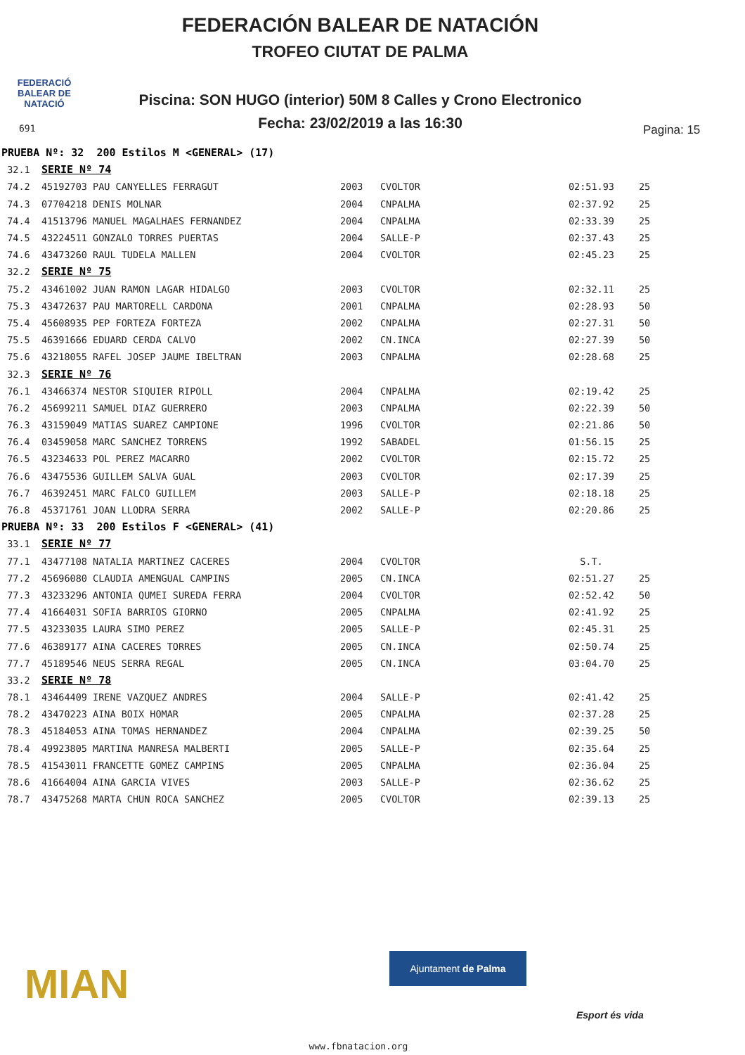FEDERACIÓ BALEAR DE NATACIÓ
FEDERACIÓN BALEAR DE NATACIÓN
TROFEO CIUTAT DE PALMA
Piscina: SON HUGO (interior) 50M 8 Calles y Crono Electronico
Fecha: 23/02/2019 a las 16:30 691 Pagina: 15
| PRUEBA Nº: 32 200 Estilos M <GENERAL> (17) | | | | | |
| 32.1 SERIE Nº 74 | | | | | |
| 74.2 | 45192703 PAU CANYELLES FERRAGUT | 2003 | CVOLTOR | 02:51.93 | 25 |
| 74.3 | 07704218 DENIS MOLNAR | 2004 | CNPALMA | 02:37.92 | 25 |
| 74.4 | 41513796 MANUEL MAGALHAES FERNANDEZ | 2004 | CNPALMA | 02:33.39 | 25 |
| 74.5 | 43224511 GONZALO TORRES PUERTAS | 2004 | SALLE-P | 02:37.43 | 25 |
| 74.6 | 43473260 RAUL TUDELA MALLEN | 2004 | CVOLTOR | 02:45.23 | 25 |
| 32.2 SERIE Nº 75 | | | | | |
| 75.2 | 43461002 JUAN RAMON LAGAR HIDALGO | 2003 | CVOLTOR | 02:32.11 | 25 |
| 75.3 | 43472637 PAU MARTORELL CARDONA | 2001 | CNPALMA | 02:28.93 | 50 |
| 75.4 | 45608935 PEP FORTEZA FORTEZA | 2002 | CNPALMA | 02:27.31 | 50 |
| 75.5 | 46391666 EDUARD CERDA CALVO | 2002 | CN.INCA | 02:27.39 | 50 |
| 75.6 | 43218055 RAFEL JOSEP JAUME IBELTRAN | 2003 | CNPALMA | 02:28.68 | 25 |
| 32.3 SERIE Nº 76 | | | | | |
| 76.1 | 43466374 NESTOR SIQUIER RIPOLL | 2004 | CNPALMA | 02:19.42 | 25 |
| 76.2 | 45699211 SAMUEL DIAZ GUERRERO | 2003 | CNPALMA | 02:22.39 | 50 |
| 76.3 | 43159049 MATIAS SUAREZ CAMPIONE | 1996 | CVOLTOR | 02:21.86 | 50 |
| 76.4 | 03459058 MARC SANCHEZ TORRENS | 1992 | SABADEL | 01:56.15 | 25 |
| 76.5 | 43234633 POL PEREZ MACARRO | 2002 | CVOLTOR | 02:15.72 | 25 |
| 76.6 | 43475536 GUILLEM SALVA GUAL | 2003 | CVOLTOR | 02:17.39 | 25 |
| 76.7 | 46392451 MARC FALCO GUILLEM | 2003 | SALLE-P | 02:18.18 | 25 |
| 76.8 | 45371761 JOAN LLODRA SERRA | 2002 | SALLE-P | 02:20.86 | 25 |
| PRUEBA Nº: 33 200 Estilos F <GENERAL> (41) | | | | | |
| 33.1 SERIE Nº 77 | | | | | |
| 77.1 | 43477108 NATALIA MARTINEZ CACERES | 2004 | CVOLTOR | S.T. | |
| 77.2 | 45696080 CLAUDIA AMENGUAL CAMPINS | 2005 | CN.INCA | 02:51.27 | 25 |
| 77.3 | 43233296 ANTONIA QUMEI SUREDA FERRA | 2004 | CVOLTOR | 02:52.42 | 50 |
| 77.4 | 41664031 SOFIA BARRIOS GIORNO | 2005 | CNPALMA | 02:41.92 | 25 |
| 77.5 | 43233035 LAURA SIMO PEREZ | 2005 | SALLE-P | 02:45.31 | 25 |
| 77.6 | 46389177 AINA CACERES TORRES | 2005 | CN.INCA | 02:50.74 | 25 |
| 77.7 | 45189546 NEUS SERRA REGAL | 2005 | CN.INCA | 03:04.70 | 25 |
| 33.2 SERIE Nº 78 | | | | | |
| 78.1 | 43464409 IRENE VAZQUEZ ANDRES | 2004 | SALLE-P | 02:41.42 | 25 |
| 78.2 | 43470223 AINA BOIX HOMAR | 2005 | CNPALMA | 02:37.28 | 25 |
| 78.3 | 45184053 AINA TOMAS HERNANDEZ | 2004 | CNPALMA | 02:39.25 | 50 |
| 78.4 | 49923805 MARTINA MANRESA MALBERTI | 2005 | SALLE-P | 02:35.64 | 25 |
| 78.5 | 41543011 FRANCETTE GOMEZ CAMPINS | 2005 | CNPALMA | 02:36.04 | 25 |
| 78.6 | 41664004 AINA GARCIA VIVES | 2003 | SALLE-P | 02:36.62 | 25 |
| 78.7 | 43475268 MARTA CHUN ROCA SANCHEZ | 2005 | CVOLTOR | 02:39.13 | 25 |
MIAN
Ajuntament de Palma
Esport és vida
www.fbnatacion.org